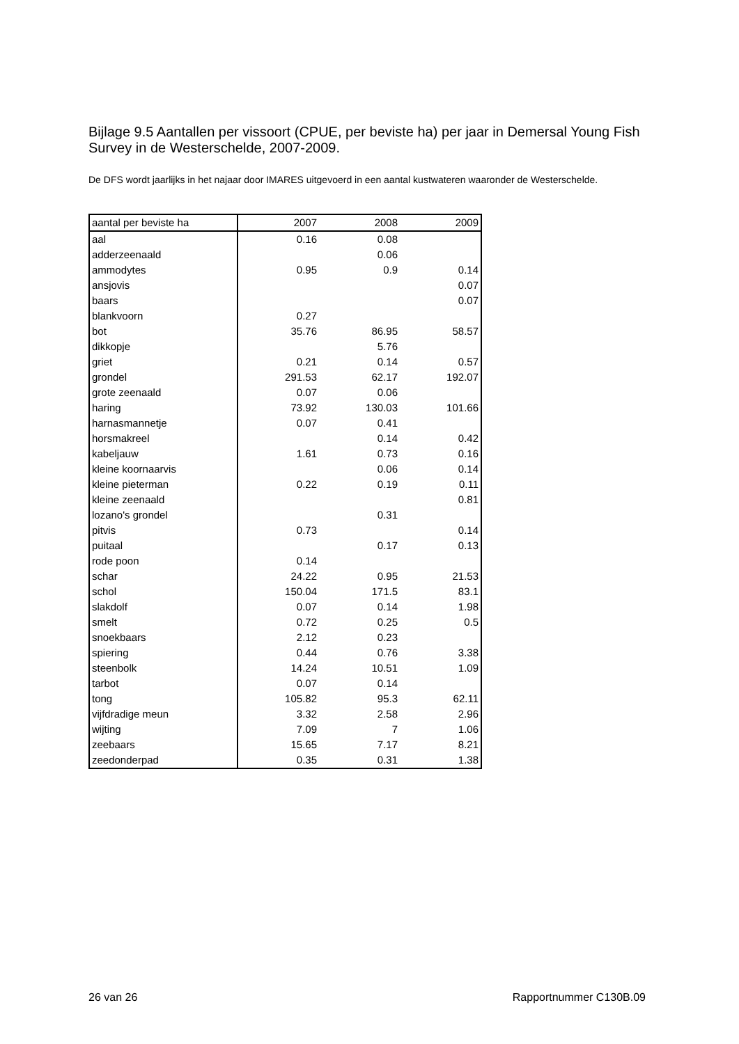Bijlage 9.5 Aantallen per vissoort (CPUE, per beviste ha) per jaar in Demersal Young Fish Survey in de Westerschelde, 2007-2009.
De DFS wordt jaarlijks in het najaar door IMARES uitgevoerd in een aantal kustwateren waaronder de Westerschelde.
| aantal per beviste ha | 2007 | 2008 | 2009 |
| --- | --- | --- | --- |
| aal | 0.16 | 0.08 | |
| adderzeenaald | | 0.06 | |
| ammodytes | 0.95 | 0.9 | 0.14 |
| ansjovis | | | 0.07 |
| baars | | | 0.07 |
| blankvoorn | 0.27 | | |
| bot | 35.76 | 86.95 | 58.57 |
| dikkopje | | 5.76 | |
| griet | 0.21 | 0.14 | 0.57 |
| grondel | 291.53 | 62.17 | 192.07 |
| grote zeenaald | 0.07 | 0.06 | |
| haring | 73.92 | 130.03 | 101.66 |
| harnasmannetje | 0.07 | 0.41 | |
| horsmakreel | | 0.14 | 0.42 |
| kabeljauw | 1.61 | 0.73 | 0.16 |
| kleine koornaarvis | | 0.06 | 0.14 |
| kleine pieterman | 0.22 | 0.19 | 0.11 |
| kleine zeenaald | | | 0.81 |
| lozano's grondel | | 0.31 | |
| pitvis | 0.73 | | 0.14 |
| puitaal | | 0.17 | 0.13 |
| rode poon | 0.14 | | |
| schar | 24.22 | 0.95 | 21.53 |
| schol | 150.04 | 171.5 | 83.1 |
| slakdolf | 0.07 | 0.14 | 1.98 |
| smelt | 0.72 | 0.25 | 0.5 |
| snoekbaars | 2.12 | 0.23 | |
| spiering | 0.44 | 0.76 | 3.38 |
| steenbolk | 14.24 | 10.51 | 1.09 |
| tarbot | 0.07 | 0.14 | |
| tong | 105.82 | 95.3 | 62.11 |
| vijfdradige meun | 3.32 | 2.58 | 2.96 |
| wijting | 7.09 | 7 | 1.06 |
| zeebaars | 15.65 | 7.17 | 8.21 |
| zeedonderpad | 0.35 | 0.31 | 1.38 |
26 van 26 Rapportnummer C130B.09